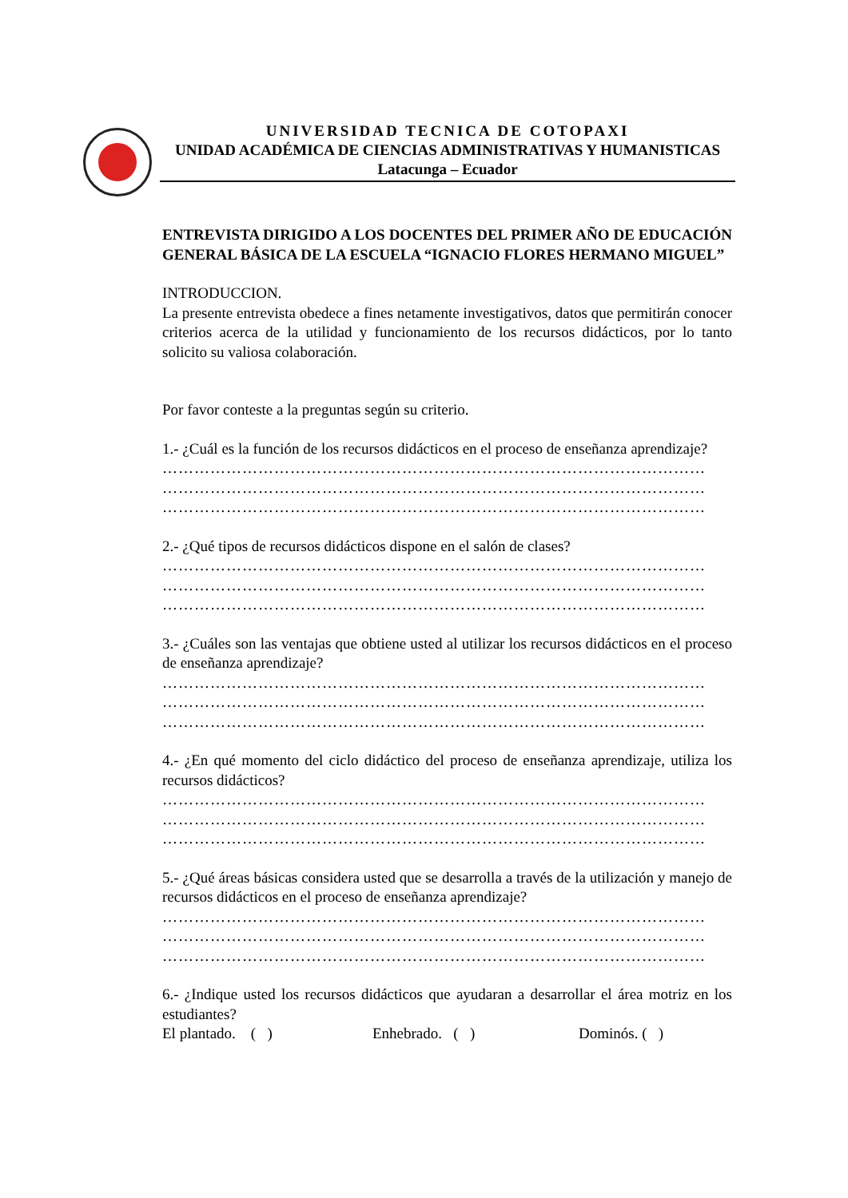UNIVERSIDAD TECNICA DE COTOPAXI
UNIDAD ACADÉMICA DE CIENCIAS ADMINISTRATIVAS Y HUMANISTICAS
Latacunga – Ecuador
ENTREVISTA DIRIGIDO A LOS DOCENTES DEL PRIMER AÑO DE EDUCACIÓN GENERAL BÁSICA DE LA ESCUELA “IGNACIO FLORES HERMANO MIGUEL”
INTRODUCCION.
La presente entrevista obedece a fines netamente investigativos, datos que permitirán conocer criterios acerca de la utilidad y funcionamiento de los recursos didácticos, por lo tanto solicito su valiosa colaboración.
Por favor conteste a la preguntas según su criterio.
1.- ¿Cuál es la función de los recursos didácticos en el proceso de enseñanza aprendizaje?
…………………………………………………………………………………………
…………………………………………………………………………………………
…………………………………………………………………………………………
2.- ¿Qué tipos de recursos didácticos dispone en el salón de clases?
…………………………………………………………………………………………
…………………………………………………………………………………………
…………………………………………………………………………………………
3.- ¿Cuáles son las ventajas que obtiene usted al utilizar los recursos didácticos en el proceso de enseñanza aprendizaje?
…………………………………………………………………………………………
…………………………………………………………………………………………
…………………………………………………………………………………………
4.- ¿En qué momento del ciclo didáctico del proceso de enseñanza aprendizaje, utiliza los recursos didácticos?
…………………………………………………………………………………………
…………………………………………………………………………………………
…………………………………………………………………………………………
5.- ¿Qué áreas básicas considera usted que se desarrolla a través de la utilización y manejo de recursos didácticos en el proceso de enseñanza aprendizaje?
…………………………………………………………………………………………
…………………………………………………………………………………………
…………………………………………………………………………………………
6.- ¿Indique usted los recursos didácticos que ayudaran a desarrollar el área motriz en los estudiantes?
El plantado. ( ) Enhebrado. ( ) Dominós. ( )